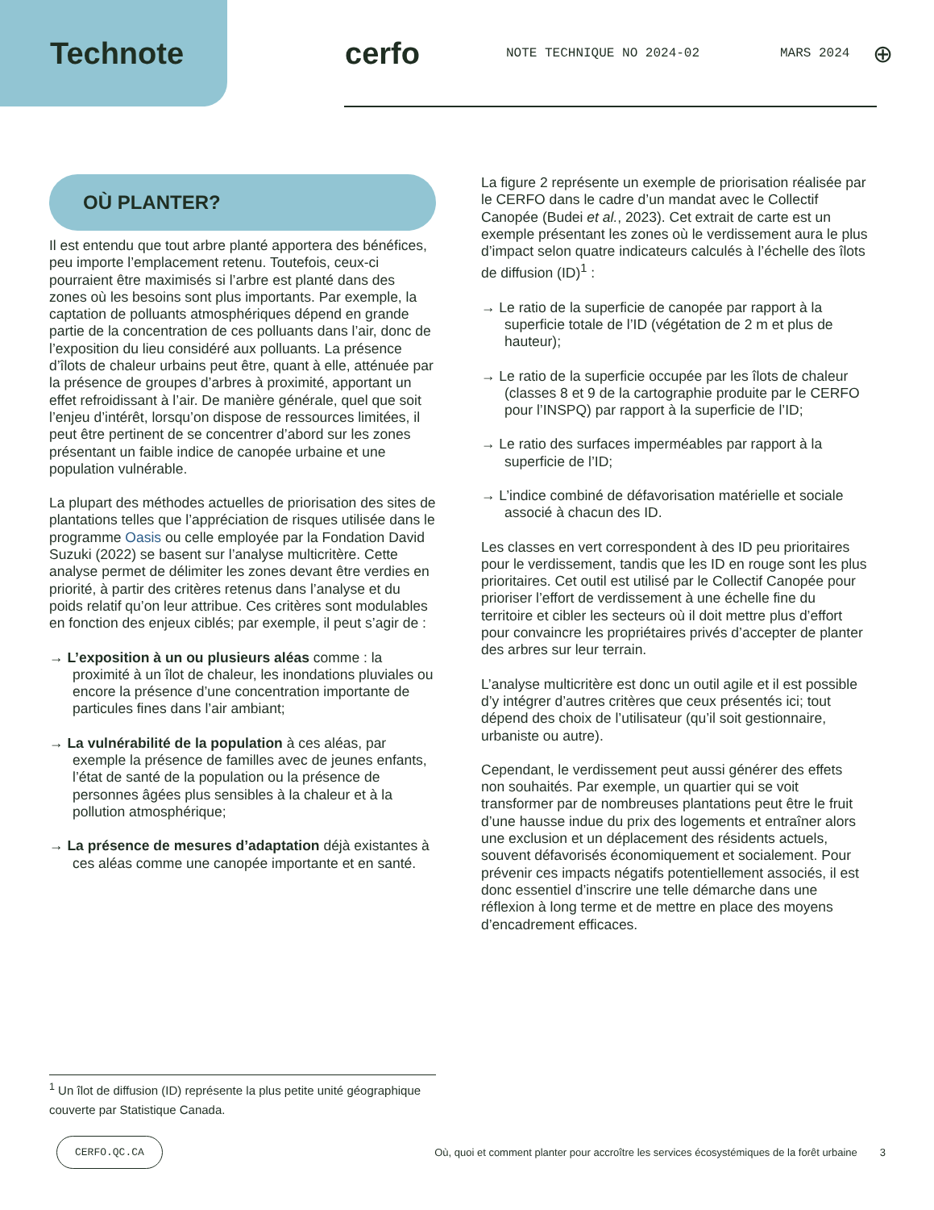Technote cerfo NOTE TECHNIQUE NO 2024-02 MARS 2024 ⊕
OÙ PLANTER?
Il est entendu que tout arbre planté apportera des bénéfices, peu importe l’emplacement retenu. Toutefois, ceux-ci pourraient être maximisés si l’arbre est planté dans des zones où les besoins sont plus importants. Par exemple, la captation de polluants atmosphériques dépend en grande partie de la concentration de ces polluants dans l’air, donc de l’exposition du lieu considéré aux polluants. La présence d’îlots de chaleur urbains peut être, quant à elle, atténuée par la présence de groupes d’arbres à proximité, apportant un effet refroidissant à l’air. De manière générale, quel que soit l’enjeu d’intérêt, lorsqu’on dispose de ressources limitées, il peut être pertinent de se concentrer d’abord sur les zones présentant un faible indice de canopée urbaine et une population vulnérable.
La plupart des méthodes actuelles de priorisation des sites de plantations telles que l’appréciation de risques utilisée dans le programme Oasis ou celle employée par la Fondation David Suzuki (2022) se basent sur l’analyse multicritère. Cette analyse permet de délimiter les zones devant être verdies en priorité, à partir des critères retenus dans l’analyse et du poids relatif qu’on leur attribue. Ces critères sont modulables en fonction des enjeux ciblés; par exemple, il peut s’agir de :
→ L’exposition à un ou plusieurs aléas comme : la proximité à un îlot de chaleur, les inondations pluviales ou encore la présence d’une concentration importante de particules fines dans l’air ambiant;
→ La vulnérabilité de la population à ces aléas, par exemple la présence de familles avec de jeunes enfants, l’état de santé de la population ou la présence de personnes âgées plus sensibles à la chaleur et à la pollution atmosphérique;
→ La présence de mesures d’adaptation déjà existantes à ces aléas comme une canopée importante et en santé.
La figure 2 représente un exemple de priorisation réalisée par le CERFO dans le cadre d’un mandat avec le Collectif Canopée (Budei et al., 2023). Cet extrait de carte est un exemple présentant les zones où le verdissement aura le plus d’impact selon quatre indicateurs calculés à l’échelle des îlots de diffusion (ID)<sup>1</sup> :
→ Le ratio de la superficie de canopée par rapport à la superficie totale de l’ID (végétation de 2 m et plus de hauteur);
→ Le ratio de la superficie occupée par les îlots de chaleur (classes 8 et 9 de la cartographie produite par le CERFO pour l’INSPQ) par rapport à la superficie de l’ID;
→ Le ratio des surfaces imperméables par rapport à la superficie de l’ID;
→ L’indice combiné de défavorisation matérielle et sociale associé à chacun des ID.
Les classes en vert correspondent à des ID peu prioritaires pour le verdissement, tandis que les ID en rouge sont les plus prioritaires. Cet outil est utilisé par le Collectif Canopée pour prioriser l’effort de verdissement à une échelle fine du territoire et cibler les secteurs où il doit mettre plus d’effort pour convaincre les propriétaires privés d’accepter de planter des arbres sur leur terrain.
L’analyse multicritère est donc un outil agile et il est possible d’y intégrer d’autres critères que ceux présentés ici; tout dépend des choix de l’utilisateur (qu’il soit gestionnaire, urbaniste ou autre).
Cependant, le verdissement peut aussi générer des effets non souhaités. Par exemple, un quartier qui se voit transformer par de nombreuses plantations peut être le fruit d’une hausse indue du prix des logements et entraîner alors une exclusion et un déplacement des résidents actuels, souvent défavorisés économiquement et socialement. Pour prévenir ces impacts négatifs potentiellement associés, il est donc essentiel d’inscrire une telle démarche dans une réflexion à long terme et de mettre en place des moyens d’encadrement efficaces.
<sup>1</sup> Un îlot de diffusion (ID) représente la plus petite unité géographique couverte par Statistique Canada.
CERFO.QC.CA Où, quoi et comment planter pour accroître les services écosystémiques de la forêt urbaine 3